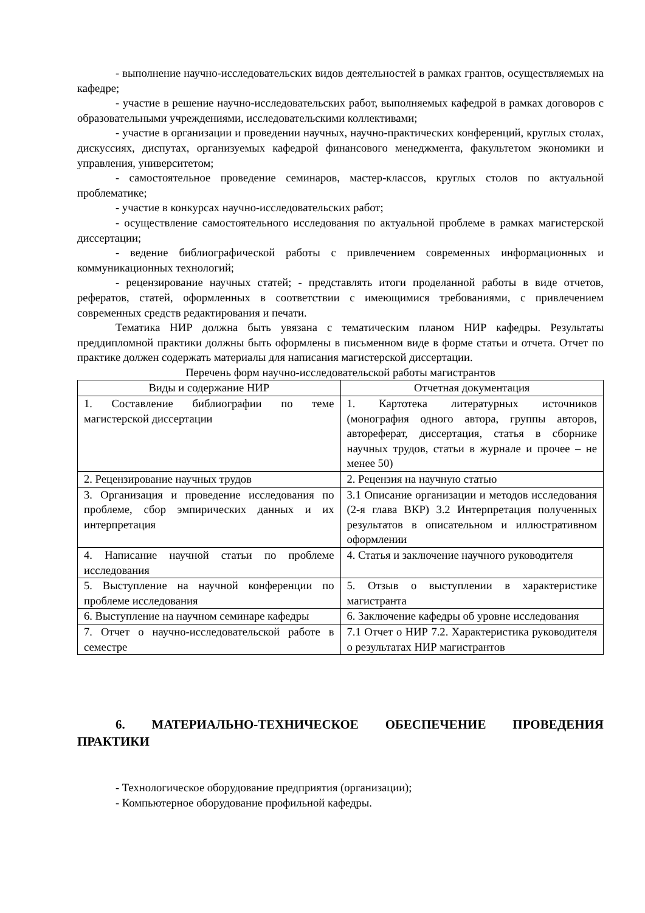- выполнение научно-исследовательских видов деятельностей в рамках грантов, осуществляемых на кафедре;
- участие в решение научно-исследовательских работ, выполняемых кафедрой в рамках договоров с образовательными учреждениями, исследовательскими коллективами;
- участие в организации и проведении научных, научно-практических конференций, круглых столах, дискуссиях, диспутах, организуемых кафедрой финансового менеджмента, факультетом экономики и управления, университетом;
- самостоятельное проведение семинаров, мастер-классов, круглых столов по актуальной проблематике;
- участие в конкурсах научно-исследовательских работ;
- осуществление самостоятельного исследования по актуальной проблеме в рамках магистерской диссертации;
- ведение библиографической работы с привлечением современных информационных и коммуникационных технологий;
- рецензирование научных статей; - представлять итоги проделанной работы в виде отчетов, рефератов, статей, оформленных в соответствии с имеющимися требованиями, с привлечением современных средств редактирования и печати.
Тематика НИР должна быть увязана с тематическим планом НИР кафедры. Результаты преддипломной практики должны быть оформлены в письменном виде в форме статьи и отчета. Отчет по практике должен содержать материалы для написания магистерской диссертации.
Перечень форм научно-исследовательской работы магистрантов
| Виды и содержание НИР | Отчетная документация |
| --- | --- |
| 1. Составление библиографии по теме магистерской диссертации | 1. Картотека литературных источников (монография одного автора, группы авторов, автореферат, диссертация, статья в сборнике научных трудов, статьи в журнале и прочее – не менее 50) |
| 2. Рецензирование научных трудов | 2. Рецензия на научную статью |
| 3. Организация и проведение исследования по проблеме, сбор эмпирических данных и их интерпретация | 3.1 Описание организации и методов исследования (2-я глава ВКР) 3.2 Интерпретация полученных результатов в описательном и иллюстративном оформлении |
| 4. Написание научной статьи по проблеме исследования | 4. Статья и заключение научного руководителя |
| 5. Выступление на научной конференции по проблеме исследования | 5. Отзыв о выступлении в характеристике магистранта |
| 6. Выступление на научном семинаре кафедры | 6. Заключение кафедры об уровне исследования |
| 7. Отчет о научно-исследовательской работе в семестре | 7.1 Отчет о НИР 7.2. Характеристика руководителя о результатах НИР магистрантов |
6. МАТЕРИАЛЬНО-ТЕХНИЧЕСКОЕ ОБЕСПЕЧЕНИЕ ПРОВЕДЕНИЯ ПРАКТИКИ
- Технологическое оборудование предприятия (организации);
- Компьютерное оборудование профильной кафедры.